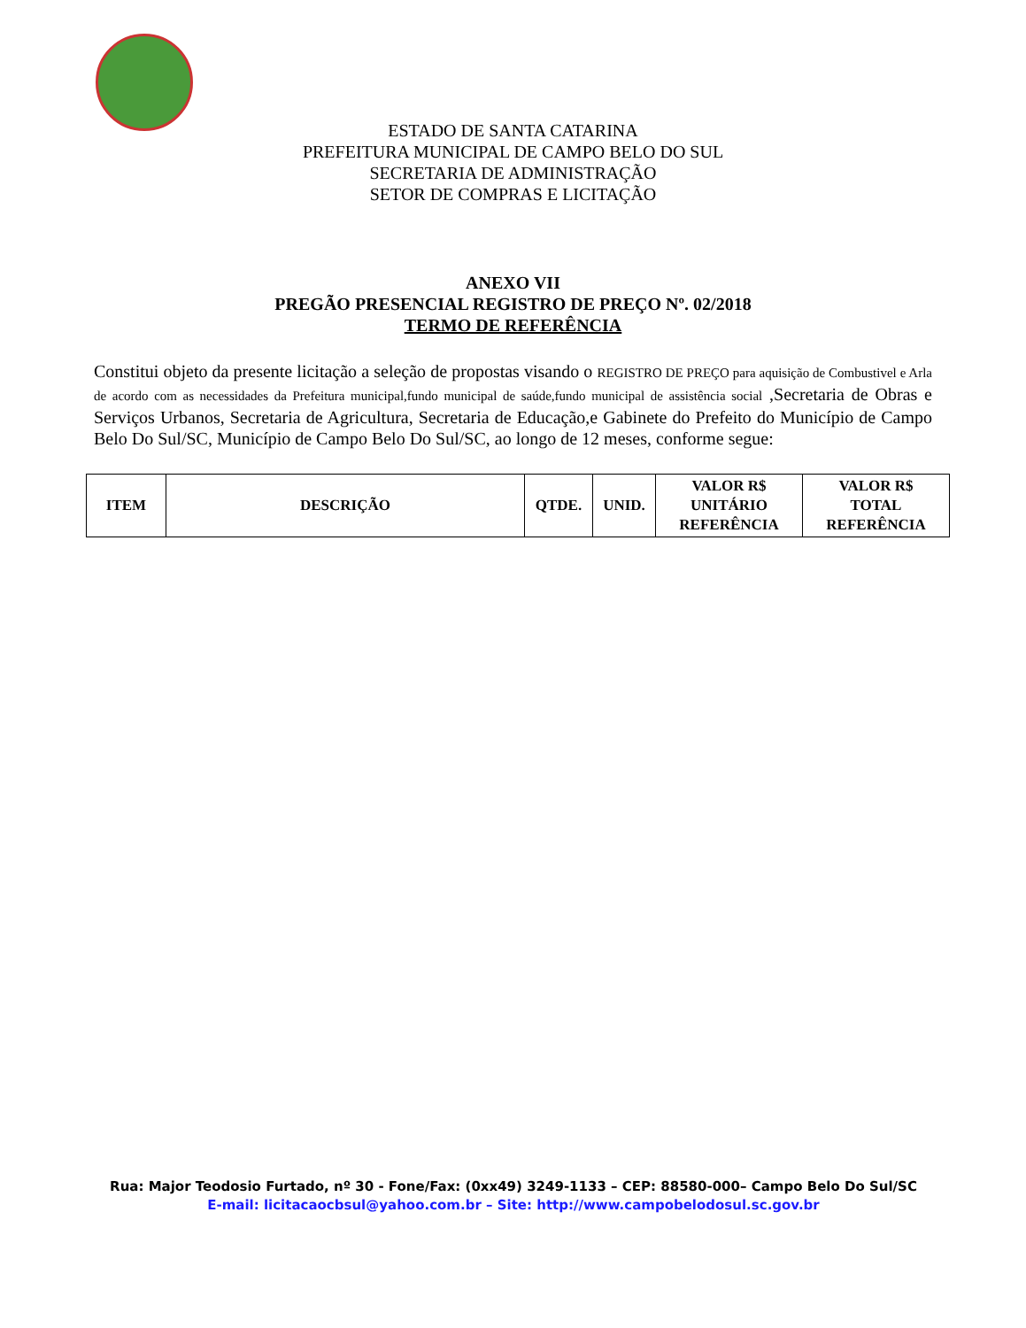ESTADO DE SANTA CATARINA
PREFEITURA MUNICIPAL DE CAMPO BELO DO SUL
SECRETARIA DE ADMINISTRAÇÃO
SETOR DE COMPRAS E LICITAÇÃO
ANEXO VII
PREGÃO PRESENCIAL REGISTRO DE PREÇO Nº. 02/2018
TERMO DE REFERÊNCIA
Constitui objeto da presente licitação a seleção de propostas visando o REGISTRO DE PREÇO para aquisição de Combustivel e Arla de acordo com as necessidades da Prefeitura municipal,fundo municipal de saúde,fundo municipal de assistência social ,Secretaria de Obras e Serviços Urbanos, Secretaria de Agricultura, Secretaria de Educação,e Gabinete do Prefeito do Município de Campo Belo Do Sul/SC, Município de Campo Belo Do Sul/SC, ao longo de 12 meses, conforme segue:
| ITEM | DESCRIÇÃO | QTDE. | UNID. | VALOR R$ UNITÁRIO REFERÊNCIA | VALOR R$ TOTAL REFERÊNCIA |
| --- | --- | --- | --- | --- | --- |
Rua: Major Teodosio Furtado, nº 30 - Fone/Fax: (0xx49) 3249-1133 – CEP: 88580-000– Campo Belo Do Sul/SC
E-mail: licitacaocbsul@yahoo.com.br – Site: http://www.campobelodosul.sc.gov.br